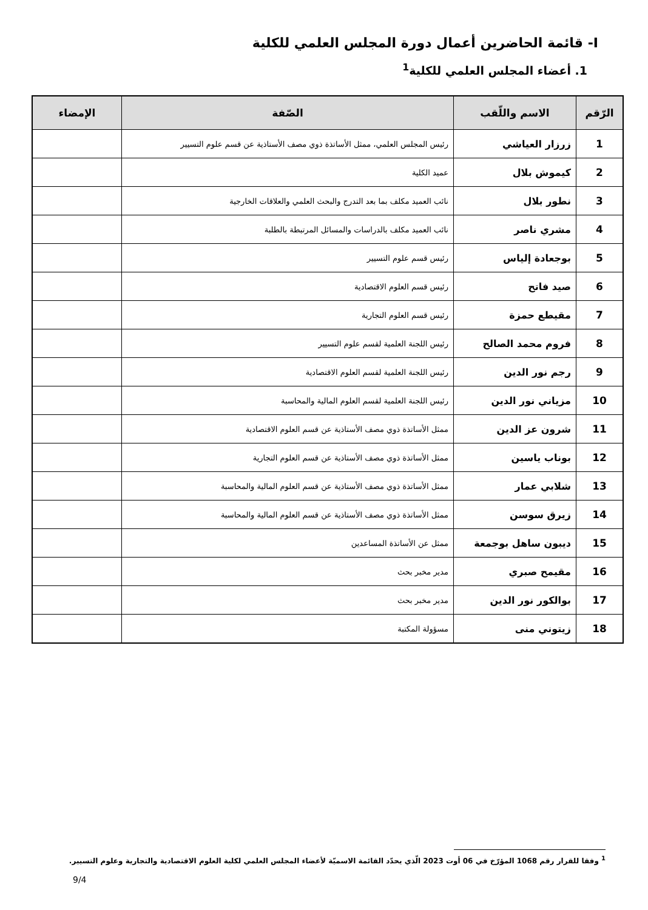I- قائمة الحاضرين أعمال دورة المجلس العلمي للكلية
1. أعضاء المجلس العلمي للكلية<sup>1</sup>
| الرّقم | الاسم واللّقب | الصّفة | الإمضاء |
| --- | --- | --- | --- |
| 1 | زرزار العياشي | رئيس المجلس العلمي، ممثل الأساتذة ذوي مصف الأستاذية عن قسم علوم التسيير | |
| 2 | كيموش بلال | عميد الكلية | |
| 3 | نطور بلال | نائب العميد مكلف بما بعد التدرج والبحث العلمي والعلاقات الخارجية | |
| 4 | مشري ناصر | نائب العميد مكلف بالدراسات والمسائل المرتبطة بالطلبة | |
| 5 | بوجعادة إلياس | رئيس قسم علوم التسيير | |
| 6 | صيد فاتح | رئيس قسم العلوم الاقتصادية | |
| 7 | مقيطع حمزة | رئيس قسم العلوم التجارية | |
| 8 | فروم محمد الصالح | رئيس اللجنة العلمية لقسم علوم التسيير | |
| 9 | رجم نور الدين | رئيس اللجنة العلمية لقسم العلوم الاقتصادية | |
| 10 | مزياني نور الدين | رئيس اللجنة العلمية لقسم العلوم المالية والمحاسبة | |
| 11 | شرون عز الدين | ممثل الأساتذة ذوي مصف الأستاذية عن قسم العلوم الاقتصادية | |
| 12 | بوناب ياسين | ممثل الأساتذة ذوي مصف الأستاذية عن قسم العلوم التجارية | |
| 13 | شلابي عمار | ممثل الأساتذة ذوي مصف الأستاذية عن قسم العلوم المالية والمحاسبة | |
| 14 | زيرق سوسن | ممثل الأساتذة ذوي مصف الأستاذية عن قسم العلوم المالية والمحاسبة | |
| 15 | ديبون ساهل بوجمعة | ممثل عن الأساتذة المساعدين | |
| 16 | مقيمح صبري | مدير مخبر بحث | |
| 17 | بوالكور نور الدين | مدير مخبر بحث | |
| 18 | زيتوني منى | مسؤولة المكتبة | |
<sup>1</sup> وفقا للقرار رقم 1068 المؤرّخ في 06 أوت 2023 الّذي يحدّد القائمة الاسميّة لأعضاء المجلس العلمي لكلية العلوم الاقتصادية والتجارية وعلوم التسيير.
9/4